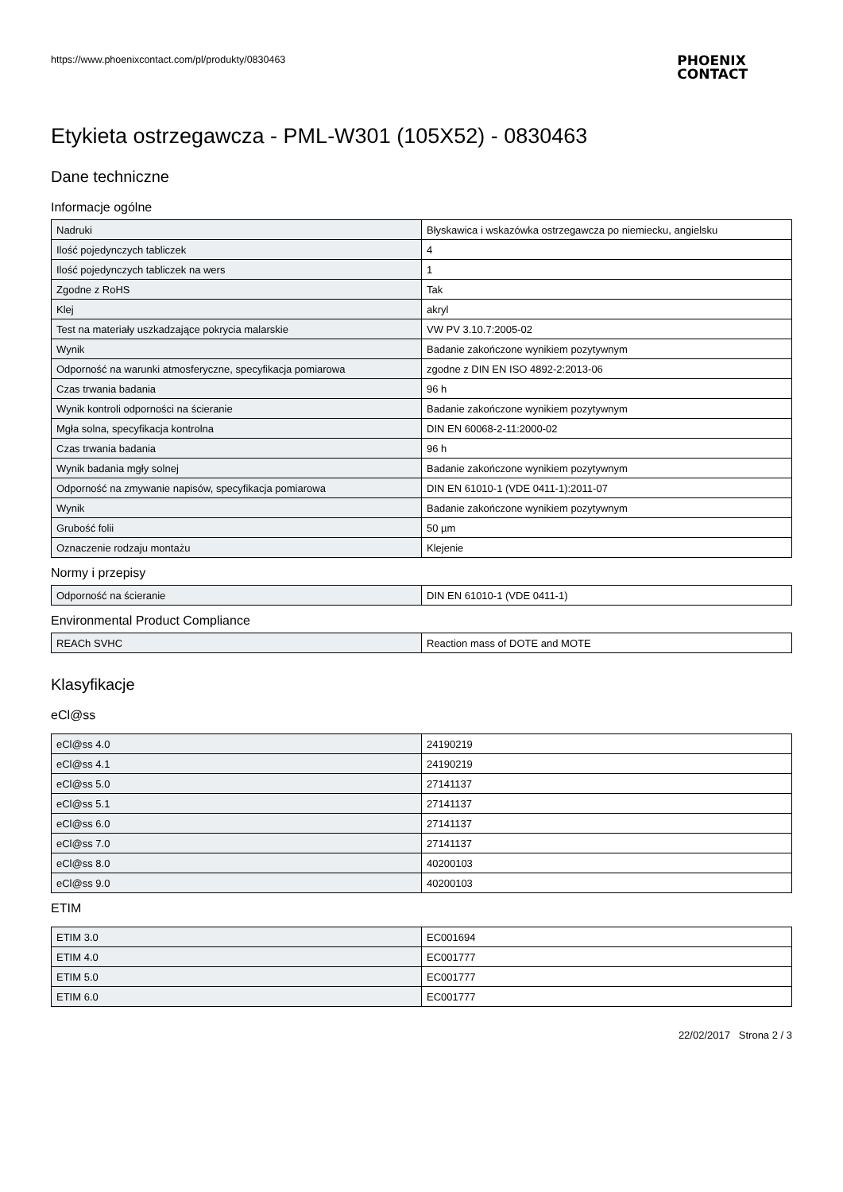https://www.phoenixcontact.com/pl/produkty/0830463
PHOENIX
CONTACT
Etykieta ostrzegawcza - PML-W301 (105X52) - 0830463
Dane techniczne
Informacje ogólne
| Nadruki | Błyskawica i wskazówka ostrzegawcza po niemiecku, angielsku |
| Ilość pojedynczych tabliczek | 4 |
| Ilość pojedynczych tabliczek na wers | 1 |
| Zgodne z RoHS | Tak |
| Klej | akryl |
| Test na materiały uszkadzające pokrycia malarskie | VW PV 3.10.7:2005-02 |
| Wynik | Badanie zakończone wynikiem pozytywnym |
| Odporność na warunki atmosferyczne, specyfikacja pomiarowa | zgodne z DIN EN ISO 4892-2:2013-06 |
| Czas trwania badania | 96 h |
| Wynik kontroli odporności na ścieranie | Badanie zakończone wynikiem pozytywnym |
| Mgła solna, specyfikacja kontrolna | DIN EN 60068-2-11:2000-02 |
| Czas trwania badania | 96 h |
| Wynik badania mgły solnej | Badanie zakończone wynikiem pozytywnym |
| Odporność na zmywanie napisów, specyfikacja pomiarowa | DIN EN 61010-1 (VDE 0411-1):2011-07 |
| Wynik | Badanie zakończone wynikiem pozytywnym |
| Grubość folii | 50 µm |
| Oznaczenie rodzaju montażu | Klejenie |
Normy i przepisy
| Odporność na ścieranie | DIN EN 61010-1 (VDE 0411-1) |
Environmental Product Compliance
| REACh SVHC | Reaction mass of DOTE and MOTE |
Klasyfikacje
eCl@ss
| eCl@ss 4.0 | 24190219 |
| eCl@ss 4.1 | 24190219 |
| eCl@ss 5.0 | 27141137 |
| eCl@ss 5.1 | 27141137 |
| eCl@ss 6.0 | 27141137 |
| eCl@ss 7.0 | 27141137 |
| eCl@ss 8.0 | 40200103 |
| eCl@ss 9.0 | 40200103 |
ETIM
| ETIM 3.0 | EC001694 |
| ETIM 4.0 | EC001777 |
| ETIM 5.0 | EC001777 |
| ETIM 6.0 | EC001777 |
22/02/2017 Strona 2 / 3